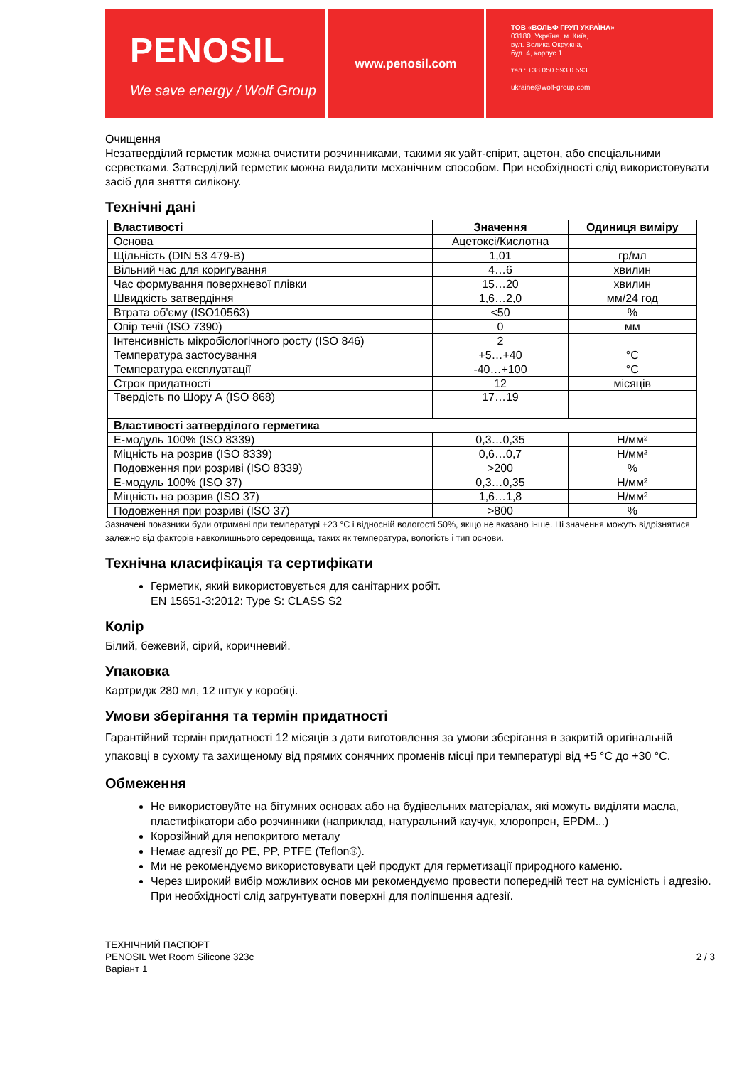PENOSIL
We save energy / Wolf Group
www.penosil.com
ТОВ «ВОЛЬФ ГРУП УКРАЇНА»
03180, Україна, м. Київ,
вул. Велика Окружна,
буд. 4, корпус 1
тел.: +38 050 593 0 593
ukraine@wolf-group.com
Очищення
Незатверділий герметик можна очистити розчинниками, такими як уайт-спірит, ацетон, або спеціальними серветками. Затверділий герметик можна видалити механічним способом. При необхідності слід використовувати засіб для зняття силікону.
Технічні дані
| Властивості | Значення | Одиниця виміру |
| --- | --- | --- |
| Основа | Ацетоксі/Кислотна | |
| Щільність (DIN 53 479-B) | 1,01 | гр/мл |
| Вільний час для коригування | 4…6 | хвилин |
| Час формування поверхневої плівки | 15…20 | хвилин |
| Швидкість затвердіння | 1,6…2,0 | мм/24 год |
| Втрата об'єму (ISO10563) | <50 | % |
| Опір течії (ISO 7390) | 0 | мм |
| Інтенсивність мікробіологічного росту (ISO 846) | 2 | |
| Температура застосування | +5…+40 | °C |
| Температура експлуатації | -40…+100 | °C |
| Строк придатності | 12 | місяців |
| Твердість по Шору А (ISO 868) | 17…19 | |
| Властивості затверділого герметика | | |
| Е-модуль 100% (ISO 8339) | 0,3…0,35 | Н/мм² |
| Міцність на розрив (ISO 8339) | 0,6…0,7 | Н/мм² |
| Подовження при розриві (ISO 8339) | >200 | % |
| Е-модуль 100% (ISO 37) | 0,3…0,35 | Н/мм² |
| Міцність на розрив (ISO 37) | 1,6…1,8 | Н/мм² |
| Подовження при розриві (ISO 37) | >800 | % |
Зазначені показники були отримані при температурі +23 °C і відносній вологості 50%, якщо не вказано інше. Ці значення можуть відрізнятися залежно від факторів навколишнього середовища, таких як температура, вологість і тип основи.
Технічна класифікація та сертифікати
Герметик, який використовується для санітарних робіт.
EN 15651-3:2012: Type S: CLASS S2
Колір
Білий, бежевий, сірий, коричневий.
Упаковка
Картридж 280 мл, 12 штук у коробці.
Умови зберігання та термін придатності
Гарантійний термін придатності 12 місяців з дати виготовлення за умови зберігання в закритій оригінальній упаковці в сухому та захищеному від прямих сонячних променів місці при температурі від +5 °C до +30 °C.
Обмеження
Не використовуйте на бітумних основах або на будівельних матеріалах, які можуть виділяти масла, пластифікатори або розчинники (наприклад, натуральний каучук, хлоропрен, EPDM...)
Корозійний для непокритого металу
Немає адгезії до PE, PP, PTFE (Teflon®).
Ми не рекомендуємо використовувати цей продукт для герметизації природного каменю.
Через широкий вибір можливих основ ми рекомендуємо провести попередній тест на сумісність і адгезію. При необхідності слід загрунтувати поверхні для поліпшення адгезії.
ТЕХНІЧНИЙ ПАСПОРТ
PENOSIL Wet Room Silicone 323c
Варіант 1
2 / 3